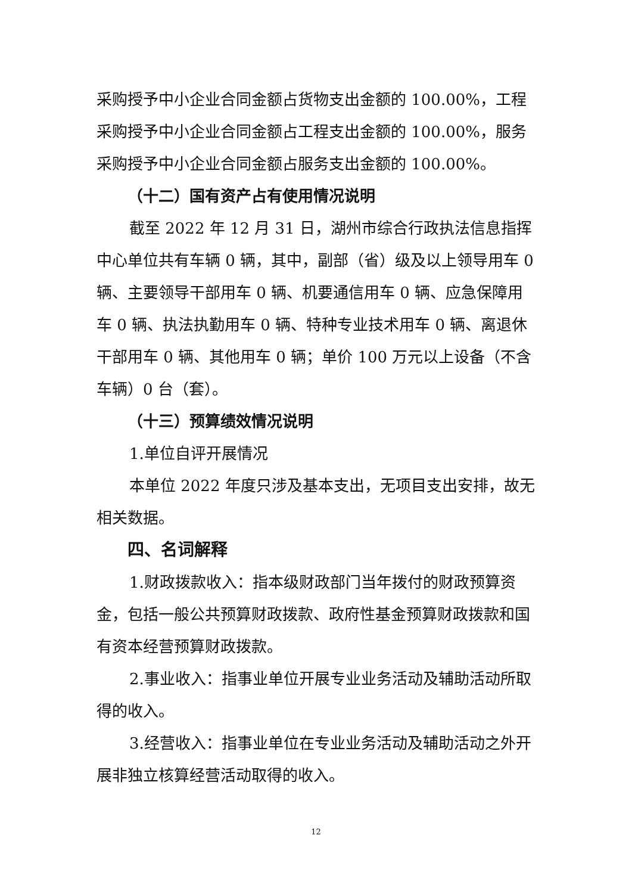采购授予中小企业合同金额占货物支出金额的 100.00%，工程采购授予中小企业合同金额占工程支出金额的 100.00%，服务采购授予中小企业合同金额占服务支出金额的 100.00%。
（十二）国有资产占有使用情况说明
截至 2022 年 12 月 31 日，湖州市综合行政执法信息指挥中心单位共有车辆 0 辆，其中，副部（省）级及以上领导用车 0 辆、主要领导干部用车 0 辆、机要通信用车 0 辆、应急保障用车 0 辆、执法执勤用车 0 辆、特种专业技术用车 0 辆、离退休干部用车 0 辆、其他用车 0 辆；单价 100 万元以上设备（不含车辆）0 台（套）。
（十三）预算绩效情况说明
1.单位自评开展情况
本单位 2022 年度只涉及基本支出，无项目支出安排，故无相关数据。
四、名词解释
1.财政拨款收入：指本级财政部门当年拨付的财政预算资金，包括一般公共预算财政拨款、政府性基金预算财政拨款和国有资本经营预算财政拨款。
2.事业收入：指事业单位开展专业业务活动及辅助活动所取得的收入。
3.经营收入：指事业单位在专业业务活动及辅助活动之外开展非独立核算经营活动取得的收入。
12